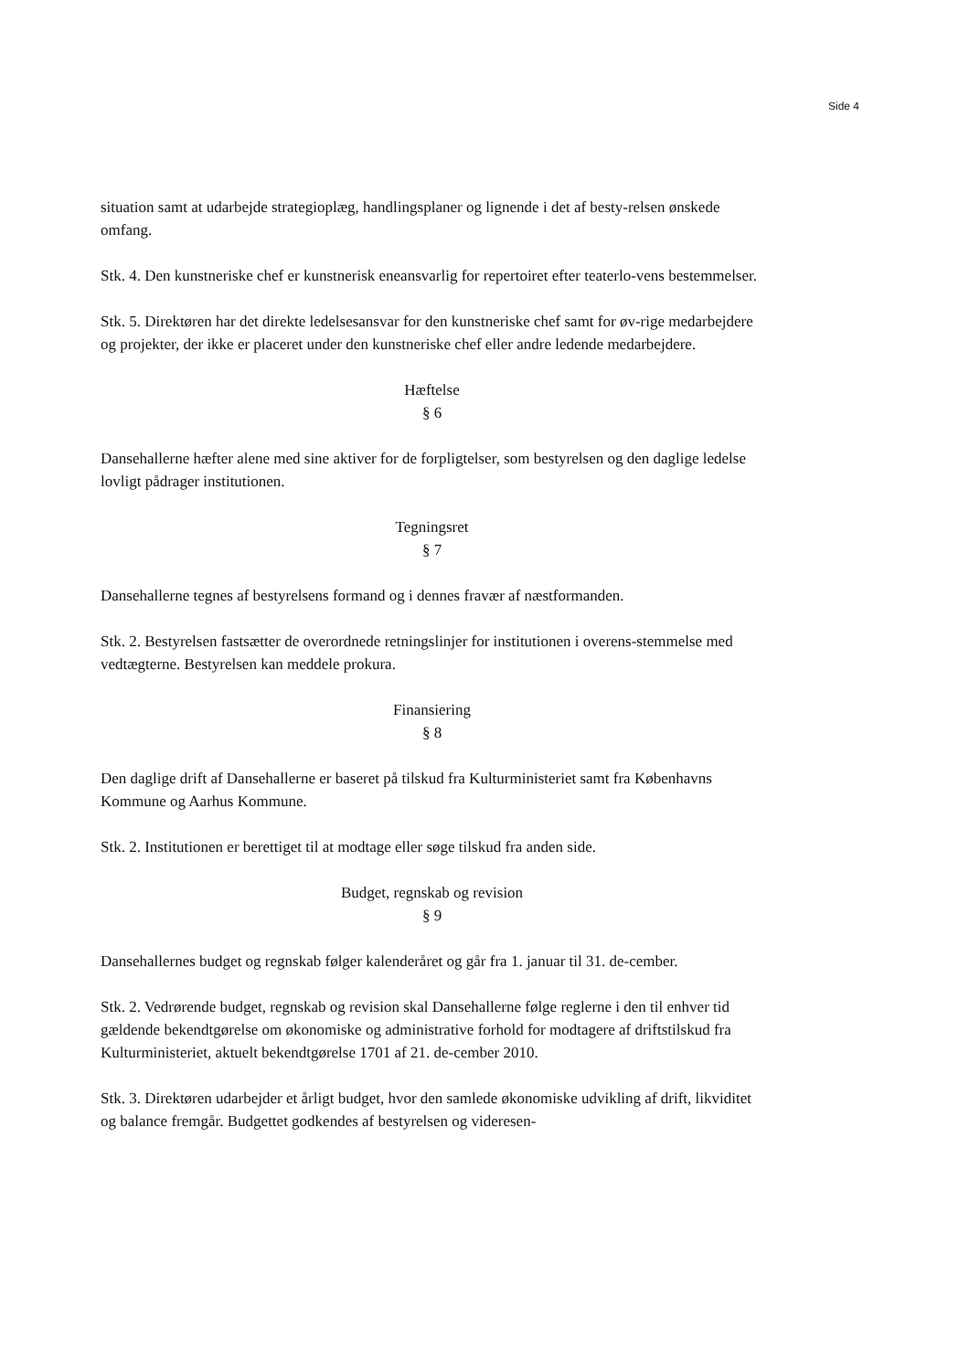Side 4
situation samt at udarbejde strategioplæg, handlingsplaner og lignende i det af besty-relsen ønskede omfang.
Stk. 4. Den kunstneriske chef er kunstnerisk eneansvarlig for repertoiret efter teaterlo-vens bestemmelser.
Stk. 5. Direktøren har det direkte ledelsesansvar for den kunstneriske chef samt for øv-rige medarbejdere og projekter, der ikke er placeret under den kunstneriske chef eller andre ledende medarbejdere.
Hæftelse
§ 6
Dansehallerne hæfter alene med sine aktiver for de forpligtelser, som bestyrelsen og den daglige ledelse lovligt pådrager institutionen.
Tegningsret
§ 7
Dansehallerne tegnes af bestyrelsens formand og i dennes fravær af næstformanden.
Stk. 2. Bestyrelsen fastsætter de overordnede retningslinjer for institutionen i overens-stemmelse med vedtægterne. Bestyrelsen kan meddele prokura.
Finansiering
§ 8
Den daglige drift af Dansehallerne er baseret på tilskud fra Kulturministeriet samt fra Københavns Kommune og Aarhus Kommune.
Stk. 2. Institutionen er berettiget til at modtage eller søge tilskud fra anden side.
Budget, regnskab og revision
§ 9
Dansehallernes budget og regnskab følger kalenderåret og går fra 1. januar til 31. de-cember.
Stk. 2. Vedrørende budget, regnskab og revision skal Dansehallerne følge reglerne i den til enhver tid gældende bekendtgørelse om økonomiske og administrative forhold for modtagere af driftstilskud fra Kulturministeriet, aktuelt bekendtgørelse 1701 af 21. de-cember 2010.
Stk. 3. Direktøren udarbejder et årligt budget, hvor den samlede økonomiske udvikling af drift, likviditet og balance fremgår. Budgettet godkendes af bestyrelsen og videresen-